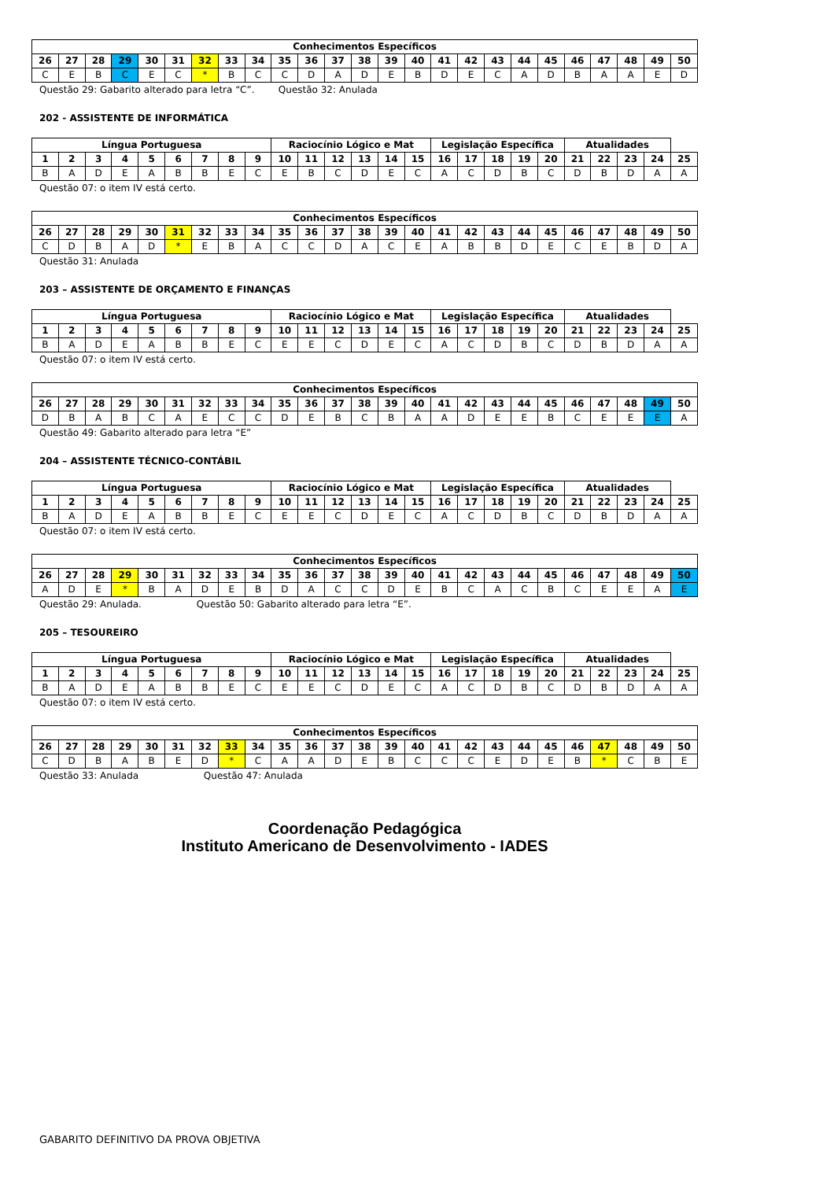| Conhecimentos Específicos | | | | | | | | | | | | | | | | | | | | | | | | |
| --- | --- | --- | --- | --- | --- | --- | --- | --- | --- | --- | --- | --- | --- | --- | --- | --- | --- | --- | --- | --- | --- | --- | --- | --- |
| 26 | 27 | 28 | 29 | 30 | 31 | 32 | 33 | 34 | 35 | 36 | 37 | 38 | 39 | 40 | 41 | 42 | 43 | 44 | 45 | 46 | 47 | 48 | 49 | 50 |
| C | E | B | C | E | C | * | B | C | C | D | A | D | E | B | D | E | C | A | D | B | A | A | E | D |
Questão 29: Gabarito alterado para letra “C”. Questão 32: Anulada
202 - ASSISTENTE DE INFORMÁTICA
| Língua Portuguesa | | | | | | | | | Raciocínio Lógico e Mat | | | | | | Legislação Específica | | | | | Atualidades | | | | |
| --- | --- | --- | --- | --- | --- | --- | --- | --- | --- | --- | --- | --- | --- | --- | --- | --- | --- | --- | --- | --- | --- | --- | --- | --- |
| 1 | 2 | 3 | 4 | 5 | 6 | 7 | 8 | 9 | 10 | 11 | 12 | 13 | 14 | 15 | 16 | 17 | 18 | 19 | 20 | 21 | 22 | 23 | 24 | 25 |
| B | A | D | E | A | B | B | E | C | E | B | C | D | E | C | A | C | D | B | C | D | B | D | A | A |
Questão 07: o item IV está certo.
| Conhecimentos Específicos | | | | | | | | | | | | | | | | | | | | | | | | |
| --- | --- | --- | --- | --- | --- | --- | --- | --- | --- | --- | --- | --- | --- | --- | --- | --- | --- | --- | --- | --- | --- | --- | --- | --- |
| 26 | 27 | 28 | 29 | 30 | 31 | 32 | 33 | 34 | 35 | 36 | 37 | 38 | 39 | 40 | 41 | 42 | 43 | 44 | 45 | 46 | 47 | 48 | 49 | 50 |
| C | D | B | A | D | * | E | B | A | C | C | D | A | C | E | A | B | B | D | E | C | E | B | D | A |
Questão 31: Anulada
203 – ASSISTENTE DE ORÇAMENTO E FINANÇAS
| Língua Portuguesa | | | | | | | | | Raciocínio Lógico e Mat | | | | | | Legislação Específica | | | | | Atualidades | | | | |
| --- | --- | --- | --- | --- | --- | --- | --- | --- | --- | --- | --- | --- | --- | --- | --- | --- | --- | --- | --- | --- | --- | --- | --- | --- |
| 1 | 2 | 3 | 4 | 5 | 6 | 7 | 8 | 9 | 10 | 11 | 12 | 13 | 14 | 15 | 16 | 17 | 18 | 19 | 20 | 21 | 22 | 23 | 24 | 25 |
| B | A | D | E | A | B | B | E | C | E | E | C | D | E | C | A | C | D | B | C | D | B | D | A | A |
Questão 07: o item IV está certo.
| Conhecimentos Específicos | | | | | | | | | | | | | | | | | | | | | | | | |
| --- | --- | --- | --- | --- | --- | --- | --- | --- | --- | --- | --- | --- | --- | --- | --- | --- | --- | --- | --- | --- | --- | --- | --- | --- |
| 26 | 27 | 28 | 29 | 30 | 31 | 32 | 33 | 34 | 35 | 36 | 37 | 38 | 39 | 40 | 41 | 42 | 43 | 44 | 45 | 46 | 47 | 48 | 49 | 50 |
| D | B | A | B | C | A | E | C | C | D | E | B | C | B | A | A | D | E | E | B | C | E | E | E | A |
Questão 49: Gabarito alterado para letra “E”
204 – ASSISTENTE TÉCNICO-CONTÁBIL
| Língua Portuguesa | | | | | | | | | Raciocínio Lógico e Mat | | | | | | Legislação Específica | | | | | Atualidades | | | | |
| --- | --- | --- | --- | --- | --- | --- | --- | --- | --- | --- | --- | --- | --- | --- | --- | --- | --- | --- | --- | --- | --- | --- | --- | --- |
| 1 | 2 | 3 | 4 | 5 | 6 | 7 | 8 | 9 | 10 | 11 | 12 | 13 | 14 | 15 | 16 | 17 | 18 | 19 | 20 | 21 | 22 | 23 | 24 | 25 |
| B | A | D | E | A | B | B | E | C | E | E | C | D | E | C | A | C | D | B | C | D | B | D | A | A |
Questão 07: o item IV está certo.
| Conhecimentos Específicos | | | | | | | | | | | | | | | | | | | | | | | | |
| --- | --- | --- | --- | --- | --- | --- | --- | --- | --- | --- | --- | --- | --- | --- | --- | --- | --- | --- | --- | --- | --- | --- | --- | --- |
| 26 | 27 | 28 | 29 | 30 | 31 | 32 | 33 | 34 | 35 | 36 | 37 | 38 | 39 | 40 | 41 | 42 | 43 | 44 | 45 | 46 | 47 | 48 | 49 | 50 |
| A | D | E | * | B | A | D | E | B | D | A | C | C | D | E | B | C | A | C | B | C | E | E | A | E |
Questão 29: Anulada. Questão 50: Gabarito alterado para letra “E”.
205 – TESOUREIRO
| Língua Portuguesa | | | | | | | | | Raciocínio Lógico e Mat | | | | | | Legislação Específica | | | | | Atualidades | | | | |
| --- | --- | --- | --- | --- | --- | --- | --- | --- | --- | --- | --- | --- | --- | --- | --- | --- | --- | --- | --- | --- | --- | --- | --- | --- |
| 1 | 2 | 3 | 4 | 5 | 6 | 7 | 8 | 9 | 10 | 11 | 12 | 13 | 14 | 15 | 16 | 17 | 18 | 19 | 20 | 21 | 22 | 23 | 24 | 25 |
| B | A | D | E | A | B | B | E | C | E | E | C | D | E | C | A | C | D | B | C | D | B | D | A | A |
Questão 07: o item IV está certo.
| Conhecimentos Específicos | | | | | | | | | | | | | | | | | | | | | | | | |
| --- | --- | --- | --- | --- | --- | --- | --- | --- | --- | --- | --- | --- | --- | --- | --- | --- | --- | --- | --- | --- | --- | --- | --- | --- |
| 26 | 27 | 28 | 29 | 30 | 31 | 32 | 33 | 34 | 35 | 36 | 37 | 38 | 39 | 40 | 41 | 42 | 43 | 44 | 45 | 46 | 47 | 48 | 49 | 50 |
| C | D | B | A | B | E | D | * | C | A | A | D | E | B | C | C | C | E | D | E | B | * | C | B | E |
Questão 33: Anulada Questão 47: Anulada
Coordenação Pedagógica
Instituto Americano de Desenvolvimento - IADES
GABARITO DEFINITIVO DA PROVA OBJETIVA